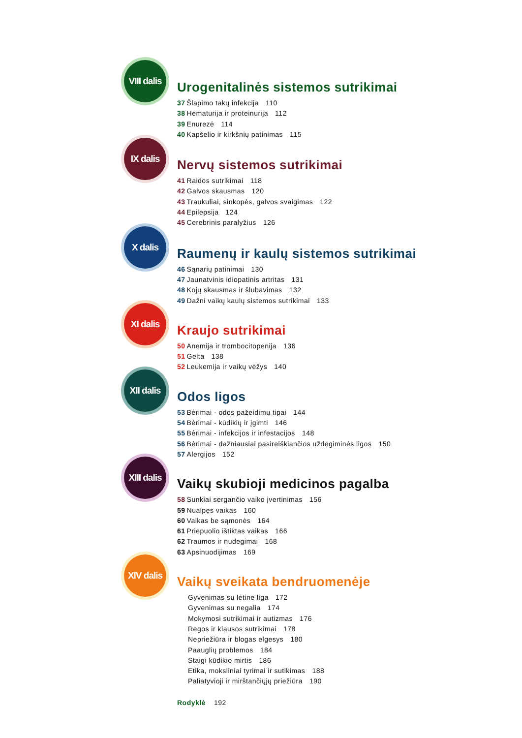VIII dalis
Urogenitalinės sistemos sutrikimai
37 Šlapimo takų infekcija 110
38 Hematurija ir proteinurija 112
39 Enurezė 114
40 Kapšelio ir kirkšnių patinimas 115
IX dalis
Nervų sistemos sutrikimai
41 Raidos sutrikimai 118
42 Galvos skausmas 120
43 Traukuliai, sinkopės, galvos svaigimas 122
44 Epilepsija 124
45 Cerebrinis paralyžius 126
X dalis
Raumenų ir kaulų sistemos sutrikimai
46 Sąnarių patinimai 130
47 Jaunatvinis idiopatinis artritas 131
48 Kojų skausmas ir šlubavimas 132
49 Dažni vaikų kaulų sistemos sutrikimai 133
XI dalis
Kraujo sutrikimai
50 Anemija ir trombocitopenija 136
51 Gelta 138
52 Leukemija ir vaikų vėžys 140
XII dalis
Odos ligos
53 Bėrimai - odos pažeidimų tipai 144
54 Bėrimai - kūdikių ir įgimti 146
55 Bėrimai - infekcijos ir infestacijos 148
56 Bėrimai - dažniausiai pasireiškiančios uždegiminės ligos 150
57 Alergijos 152
XIII dalis
Vaikų skubioji medicinos pagalba
58 Sunkiai sergančio vaiko įvertinimas 156
59 Nualpęs vaikas 160
60 Vaikas be sąmonės 164
61 Priepuolio ištiktas vaikas 166
62 Traumos ir nudegimai 168
63 Apsinuodijimas 169
XIV dalis
Vaikų sveikata bendruomenėje
Gyvenimas su lėtine liga 172
Gyvenimas su negalia 174
Mokymosi sutrikimai ir autizmas 176
Regos ir klausos sutrikimai 178
Nepriežiūra ir blogas elgesys 180
Paauglių problemos 184
Staigi kūdikio mirtis 186
Etika, moksliniai tyrimai ir sutikimas 188
Paliatyvioji ir mirštančiųjų priežiūra 190
Rodyklė 192